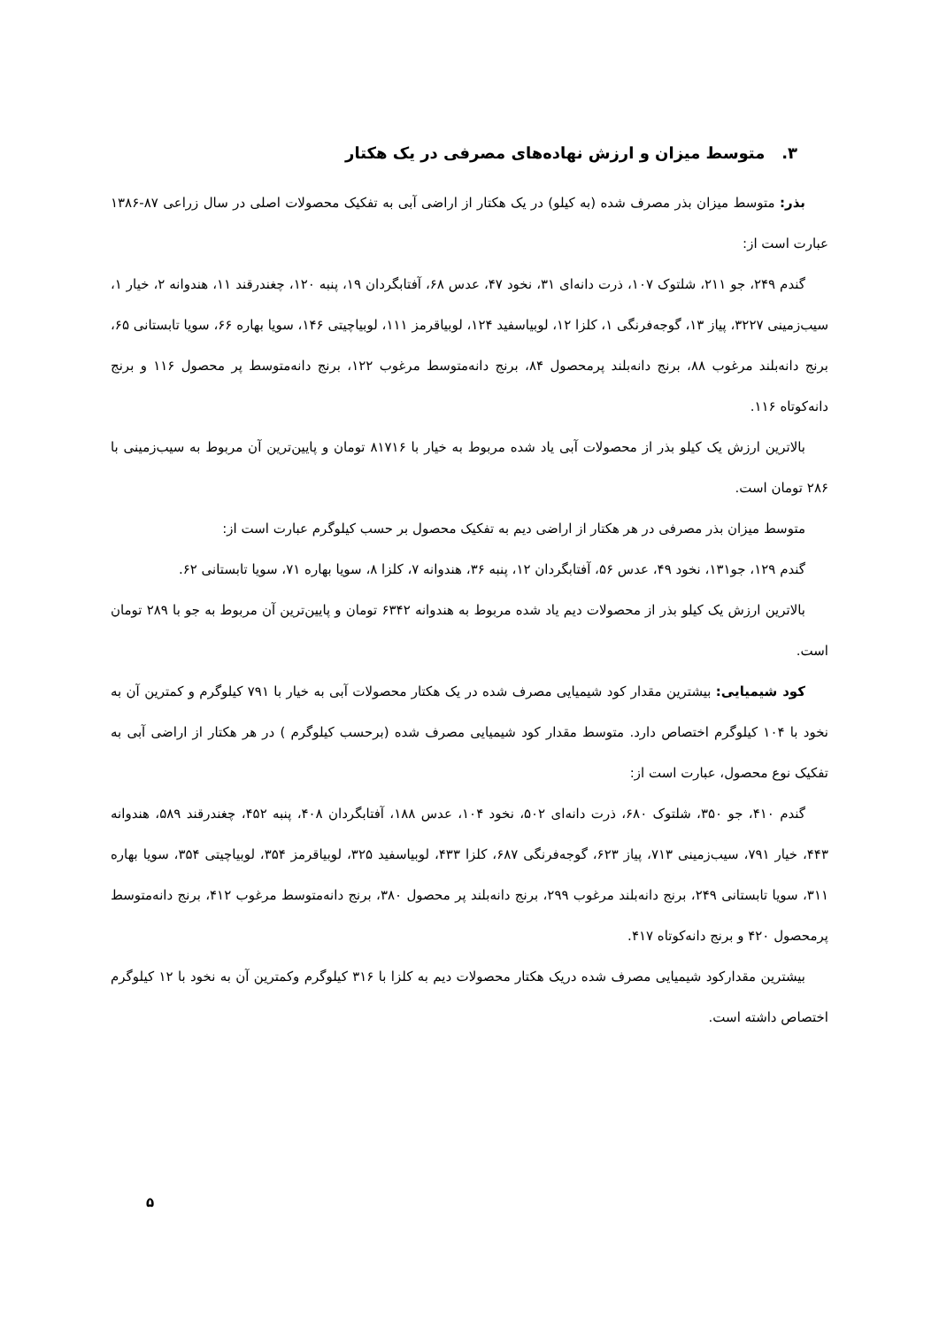۳. متوسط میزان و ارزش نهاده‌های مصرفی در یک هکتار
بذر: متوسط میزان بذر مصرف شده (به کیلو) در یک هکتار از اراضی آبی به تفکیک محصولات اصلی در سال زراعی ۸۷-۱۳۸۶ عبارت است از:
گندم ۲۴۹، جو ۲۱۱، شلتوک ۱۰۷، ذرت دانه‌ای ۳۱، نخود ۴۷، عدس ۶۸، آفتابگردان ۱۹، پنبه ۱۲۰، چغندرقند ۱۱، هندوانه ۲، خیار ۱، سیب‌زمینی ۳۲۲۷، پیاز ۱۳، گوجه‌فرنگی ۱، کلزا ۱۲، لوبیاسفید ۱۲۴، لوبیاقرمز ۱۱۱، لوبیاچیتی ۱۴۶، سویا بهاره ۶۶، سویا تابستانی ۶۵، برنج دانه‌بلند مرغوب ۸۸، برنج دانه‌بلند پرمحصول ۸۴، برنج دانه‌متوسط مرغوب ۱۲۲، برنج دانه‌متوسط پر محصول ۱۱۶ و برنج دانه‌کوتاه ۱۱۶.
بالاترین ارزش یک کیلو بذر از محصولات آبی یاد شده مربوط به خیار با ۸۱۷۱۶ تومان و پایین‌ترین آن مربوط به سیب‌زمینی با ۲۸۶ تومان است.
متوسط میزان بذر مصرفی در هر هکتار از اراضی دیم به تفکیک محصول بر حسب کیلوگرم عبارت است از:
گندم ۱۲۹، جو۱۳۱، نخود ۴۹، عدس ۵۶، آفتابگردان ۱۲، پنبه ۳۶، هندوانه ۷، کلزا ۸، سویا بهاره ۷۱، سویا تابستانی ۶۲.
بالاترین ارزش یک کیلو بذر از محصولات دیم یاد شده مربوط به هندوانه ۶۳۴۲ تومان و پایین‌ترین آن مربوط به جو با ۲۸۹ تومان است.
کود شیمیایی: بیشترین مقدار کود شیمیایی مصرف شده در یک هکتار محصولات آبی به خیار با ۷۹۱ کیلوگرم و کمترین آن به نخود با ۱۰۴ کیلوگرم اختصاص دارد. متوسط مقدار کود شیمیایی مصرف شده (برحسب کیلوگرم ) در هر هکتار از اراضی آبی به تفکیک نوع محصول، عبارت است از:
گندم ۴۱۰، جو ۳۵۰، شلتوک ۶۸۰، ذرت دانه‌ای ۵۰۲، نخود ۱۰۴، عدس ۱۸۸، آفتابگردان ۴۰۸، پنبه ۴۵۲، چغندرقند ۵۸۹، هندوانه ۴۴۳، خیار ۷۹۱، سیب‌زمینی ۷۱۳، پیاز ۶۲۳، گوجه‌فرنگی ۶۸۷، کلزا ۴۳۳، لوبیاسفید ۳۲۵، لوبیاقرمز ۳۵۴، لوبیاچیتی ۳۵۴، سویا بهاره ۳۱۱، سویا تابستانی ۲۴۹، برنج دانه‌بلند مرغوب ۲۹۹، برنج دانه‌بلند پر محصول ۳۸۰، برنج دانه‌متوسط مرغوب ۴۱۲، برنج دانه‌متوسط پرمحصول ۴۲۰ و برنج دانه‌کوتاه ۴۱۷.
بیشترین مقدارکود شیمیایی مصرف شده دریک هکتار محصولات دیم به کلزا با ۳۱۶ کیلوگرم وکمترین آن به نخود با ۱۲ کیلوگرم اختصاص داشته است.
۵